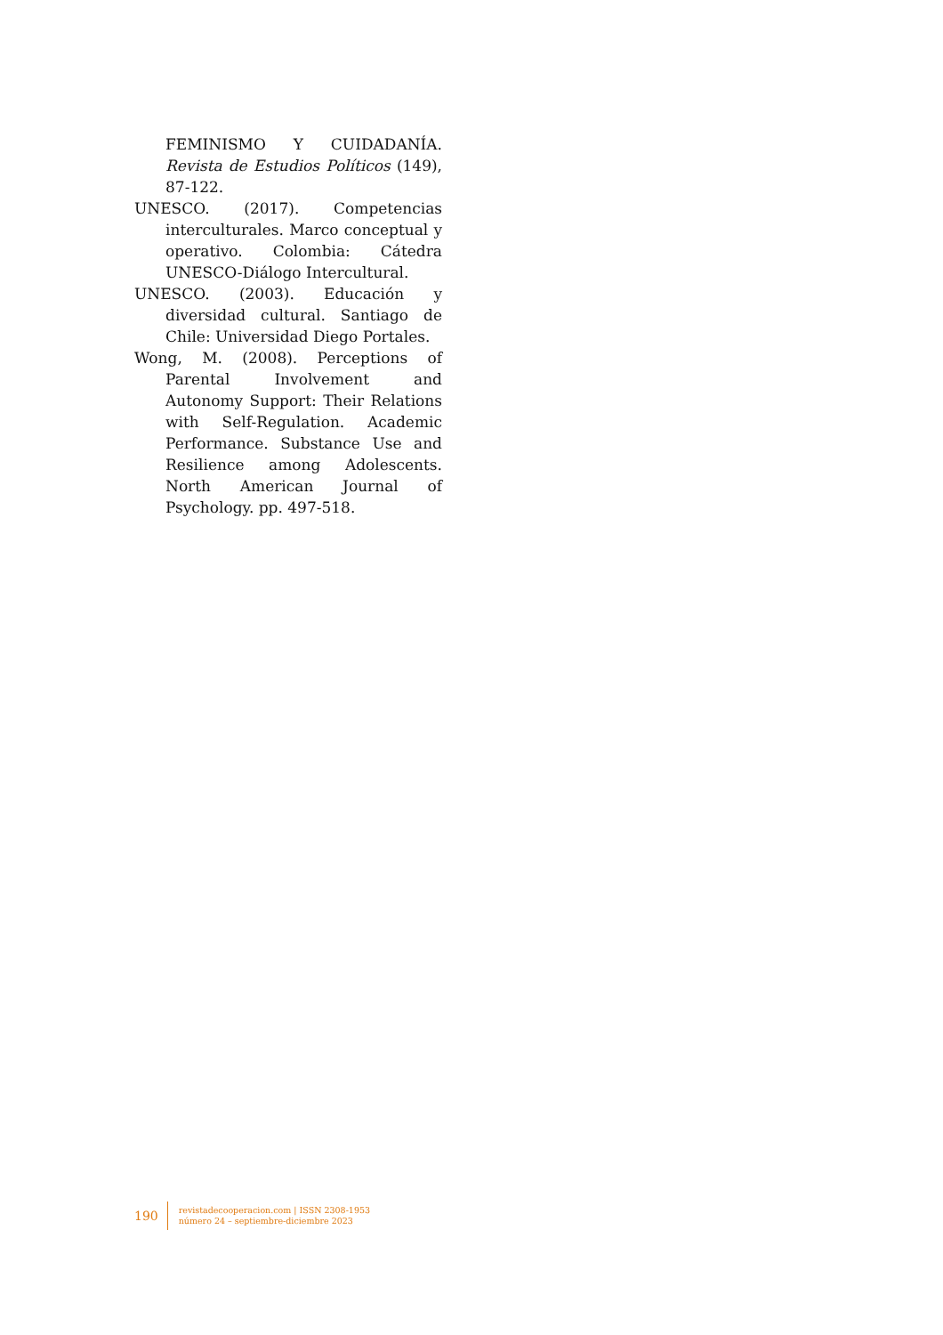FEMINISMO Y CUIDADANÍA. Revista de Estudios Políticos (149), 87-122.
UNESCO. (2017). Competencias interculturales. Marco conceptual y operativo. Colombia: Cátedra UNESCO-Diálogo Intercultural.
UNESCO. (2003). Educación y diversidad cultural. Santiago de Chile: Universidad Diego Portales.
Wong, M. (2008). Perceptions of Parental Involvement and Autonomy Support: Their Relations with Self-Regulation. Academic Performance. Substance Use and Resilience among Adolescents. North American Journal of Psychology. pp. 497-518.
190
revistadecooperacion.com | ISSN 2308-1953
número 24 – septiembre-diciembre 2023